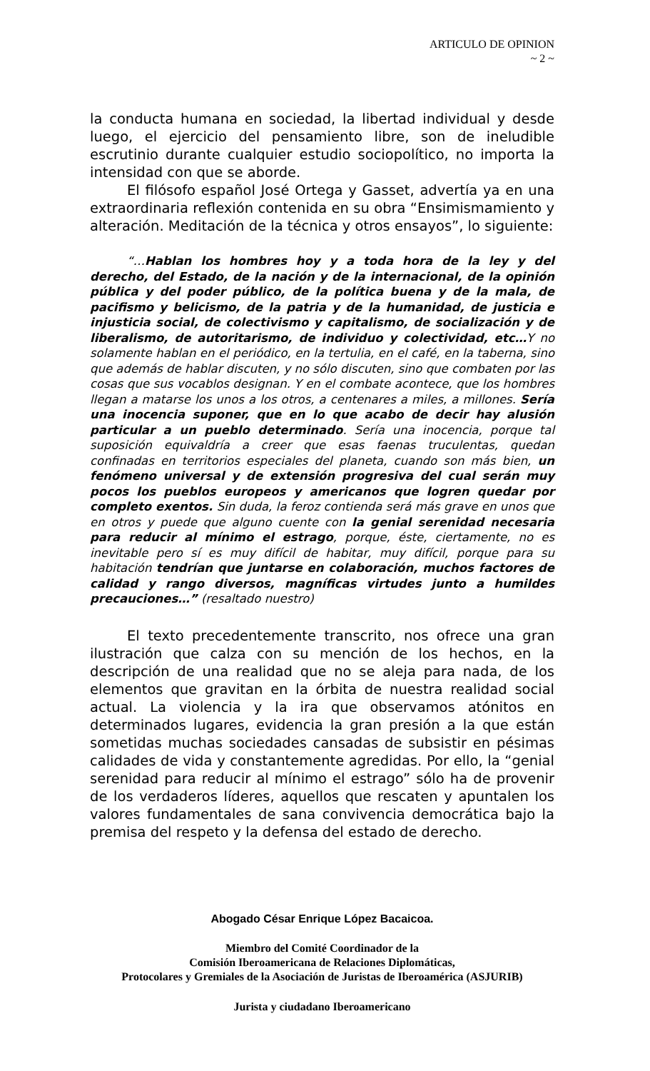ARTICULO DE OPINION
~ 2 ~
la conducta humana en sociedad, la libertad individual y desde luego, el ejercicio del pensamiento libre, son de ineludible escrutinio durante cualquier estudio sociopolítico, no importa la intensidad con que se aborde.
El filósofo español José Ortega y Gasset, advertía ya en una extraordinaria reflexión contenida en su obra “Ensimismamiento y alteración. Meditación de la técnica y otros ensayos”, lo siguiente:
“…Hablan los hombres hoy y a toda hora de la ley y del derecho, del Estado, de la nación y de la internacional, de la opinión pública y del poder público, de la política buena y de la mala, de pacifismo y belicismo, de la patria y de la humanidad, de justicia e injusticia social, de colectivismo y capitalismo, de socialización y de liberalismo, de autoritarismo, de individuo y colectividad, etc…Y no solamente hablan en el periódico, en la tertulia, en el café, en la taberna, sino que además de hablar discuten, y no sólo discuten, sino que combaten por las cosas que sus vocablos designan. Y en el combate acontece, que los hombres llegan a matarse los unos a los otros, a centenares a miles, a millones. Sería una inocencia suponer, que en lo que acabo de decir hay alusión particular a un pueblo determinado. Sería una inocencia, porque tal suposición equivaldría a creer que esas faenas truculentas, quedan confinadas en territorios especiales del planeta, cuando son más bien, un fenómeno universal y de extensión progresiva del cual serán muy pocos los pueblos europeos y americanos que logren quedar por completo exentos. Sin duda, la feroz contienda será más grave en unos que en otros y puede que alguno cuente con la genial serenidad necesaria para reducir al mínimo el estrago, porque, éste, ciertamente, no es inevitable pero sí es muy difícil de habitar, muy difícil, porque para su habitación tendrían que juntarse en colaboración, muchos factores de calidad y rango diversos, magníficas virtudes junto a humildes precauciones…” (resaltado nuestro)
El texto precedentemente transcrito, nos ofrece una gran ilustración que calza con su mención de los hechos, en la descripción de una realidad que no se aleja para nada, de los elementos que gravitan en la órbita de nuestra realidad social actual. La violencia y la ira que observamos atónitos en determinados lugares, evidencia la gran presión a la que están sometidas muchas sociedades cansadas de subsistir en pésimas calidades de vida y constantemente agredidas. Por ello, la “genial serenidad para reducir al mínimo el estrago” sólo ha de provenir de los verdaderos líderes, aquellos que rescaten y apuntalen los valores fundamentales de sana convivencia democrática bajo la premisa del respeto y la defensa del estado de derecho.
Abogado César Enrique López Bacaicoa.
Miembro del Comité Coordinador de la
Comisión Iberoamericana de Relaciones Diplomáticas,
Protocolares y Gremiales de la Asociación de Juristas de Iberoamérica (ASJURIB)
Jurista y ciudadano Iberoamericano